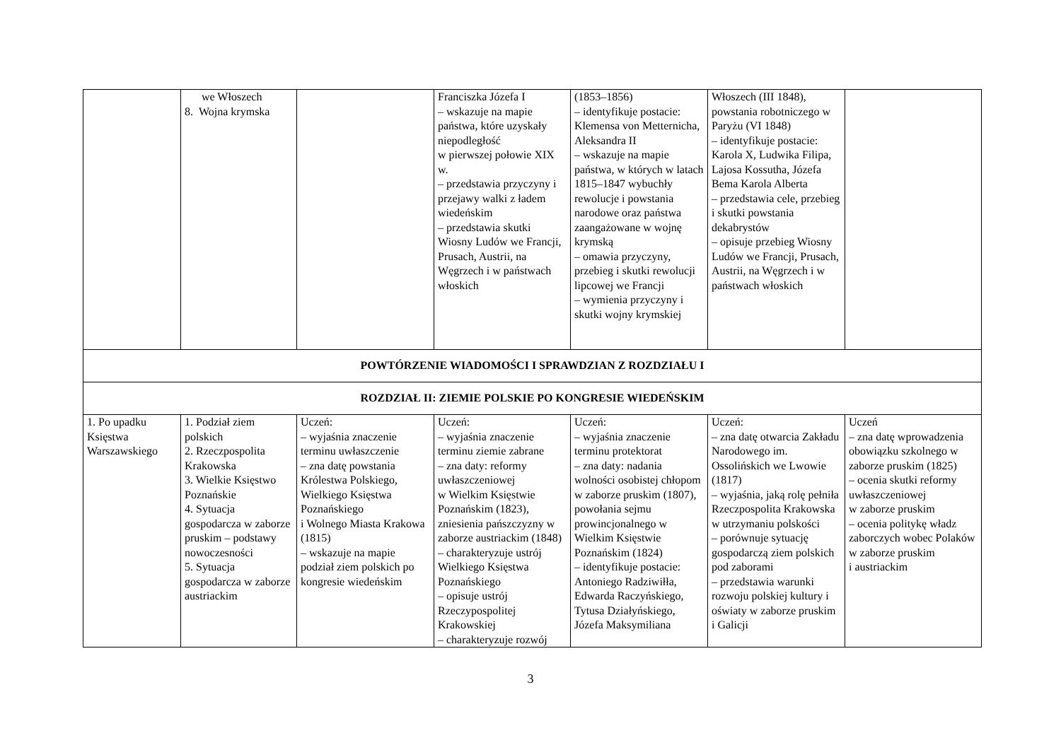| | we Włoszech 8. Wojna krymska | | Franciszka Józefa I – wskazuje na mapie państwa, które uzyskały niepodległość w pierwszej połowie XIX w. – przedstawia przyczyny i przejawy walki z ładem wiedeńskim – przedstawia skutki Wiosny Ludów we Francji, Prusach, Austrii, na Węgrzech i w państwach włoskich | (1853–1856) – identyfikuje postacie: Klemensa von Metternicha, Aleksandra II – wskazuje na mapie państwa, w których w latach 1815–1847 wybuchły rewolucje i powstania narodowe oraz państwa zaangażowane w wojnę krymską – omawia przyczyny, przebieg i skutki rewolucji lipcowej we Francji – wymienia przyczyny i skutki wojny krymskiej | Włoszech (III 1848), powstania robotniczego w Paryżu (VI 1848) – identyfikuje postacie: Karola X, Ludwika Filipa, Lajosa Kossutha, Józefa Bema Karola Alberta – przedstawia cele, przebieg i skutki powstania dekabrystów – opisuje przebieg Wiosny Ludów we Francji, Prusach, Austrii, na Węgrzech i w państwach włoskich | |
| POWTÓRZENIE WIADOMOŚCI I SPRAWDZIAN Z ROZDZIAŁU I | | | | | | |
| ROZDZIAŁ II: ZIEMIE POLSKIE PO KONGRESIE WIEDEŃSKIM | | | | | | |
| 1. Po upadku Księstwa Warszawskiego | 1. Podział ziem polskich 2. Rzeczpospolita Krakowska 3. Wielkie Księstwo Poznańskie 4. Sytuacja gospodarcza w zaborze pruskim – podstawy nowoczesności 5. Sytuacja gospodarcza w zaborze austriackim | Uczeń: – wyjaśnia znaczenie terminu uwłaszczenie – zna datę powstania Królestwa Polskiego, Wielkiego Księstwa Poznańskiego i Wolnego Miasta Krakowa (1815) – wskazuje na mapie podział ziem polskich po kongresie wiedeńskim | Uczeń: – wyjaśnia znaczenie terminu ziemie zabrane – zna daty: reformy uwłaszczeniowej w Wielkim Księstwie Poznańskim (1823), zniesienia pańszczyzny w zaborze austriackim (1848) – charakteryzuje ustrój Wielkiego Księstwa Poznańskiego – opisuje ustrój Rzeczypospolitej Krakowskiej – charakteryzuje rozwój | Uczeń: – wyjaśnia znaczenie terminu protektorat – zna daty: nadania wolności osobistej chłopom w zaborze pruskim (1807), powołania sejmu prowincjonalnego w Wielkim Księstwie Poznańskim (1824) – identyfikuje postacie: Antoniego Radziwiłła, Edwarda Raczyńskiego, Tytusa Działyńskiego, Józefa Maksymiliana | Uczeń: – zna datę otwarcia Zakładu Narodowego im. Ossolińskich we Lwowie (1817) – wyjaśnia, jaką rolę pełniła Rzeczpospolita Krakowska w utrzymaniu polskości – porównuje sytuację gospodarczą ziem polskich pod zaborami – przedstawia warunki rozwoju polskiej kultury i oświaty w zaborze pruskim i Galicji | Uczeń – zna datę wprowadzenia obowiązku szkolnego w zaborze pruskim (1825) – ocenia skutki reformy uwłaszczeniowej w zaborze pruskim – ocenia politykę władz zaborczych wobec Polaków w zaborze pruskim i austriackim |
3